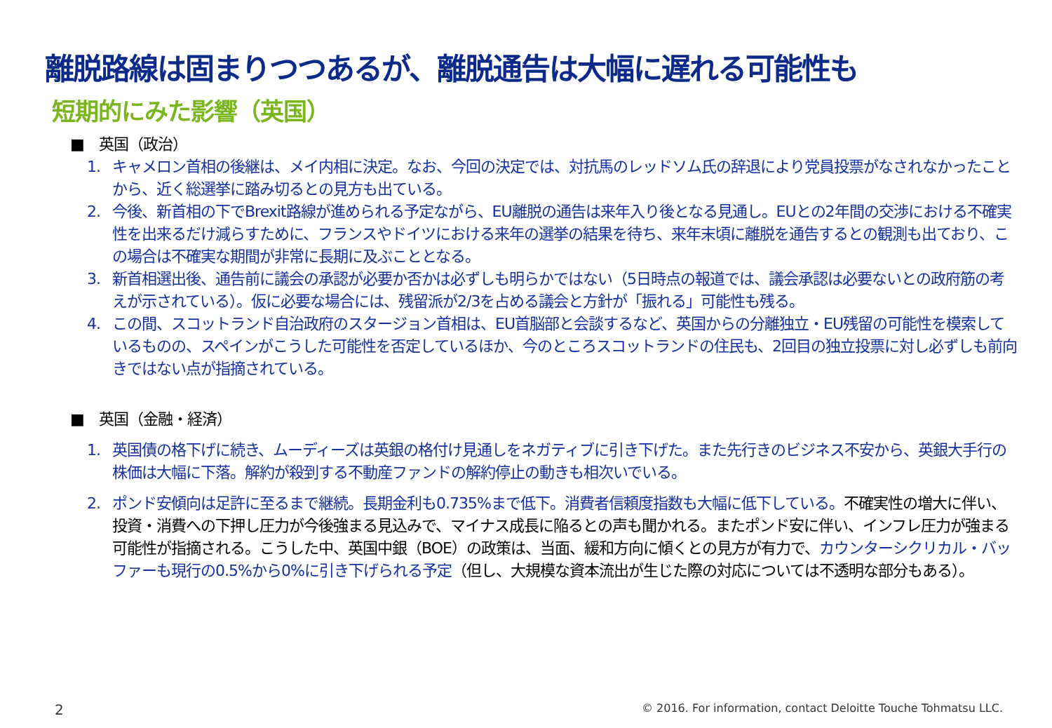離脱路線は固まりつつあるが、離脱通告は大幅に遅れる可能性も
短期的にみた影響（英国）
■　英国（政治）
1. キャメロン首相の後継は、メイ内相に決定。なお、今回の決定では、対抗馬のレッドソム氏の辞退により党員投票がなされなかったことから、近く総選挙に踏み切るとの見方も出ている。
2. 今後、新首相の下でBrexit路線が進められる予定ながら、EU離脱の通告は来年入り後となる見通し。EUとの2年間の交渉における不確実性を出来るだけ減らすために、フランスやドイツにおける来年の選挙の結果を待ち、来年末頃に離脱を通告するとの観測も出ており、この場合は不確実な期間が非常に長期に及ぶこととなる。
3. 新首相選出後、通告前に議会の承認が必要か否かは必ずしも明らかではない（5日時点の報道では、議会承認は必要ないとの政府筋の考えが示されている）。仮に必要な場合には、残留派が2/3を占める議会と方針が「振れる」可能性も残る。
4. この間、スコットランド自治政府のスタージョン首相は、EU首脳部と会談するなど、英国からの分離独立・EU残留の可能性を模索しているものの、スペインがこうした可能性を否定しているほか、今のところスコットランドの住民も、2回目の独立投票に対し必ずしも前向きではない点が指摘されている。
■　英国（金融・経済）
1. 英国債の格下げに続き、ムーディーズは英銀の格付け見通しをネガティブに引き下げた。また先行きのビジネス不安から、英銀大手行の株価は大幅に下落。解約が殺到する不動産ファンドの解約停止の動きも相次いでいる。
2. ポンド安傾向は足許に至るまで継続。長期金利も0.735%まで低下。消費者信頼度指数も大幅に低下している。不確実性の増大に伴い、投資・消費への下押し圧力が今後強まる見込みで、マイナス成長に陥るとの声も聞かれる。またポンド安に伴い、インフレ圧力が強まる可能性が指摘される。こうした中、英国中銀（BOE）の政策は、当面、緩和方向に傾くとの見方が有力で、カウンターシクリカル・バッファーも現行の0.5%から0%に引き下げられる予定（但し、大規模な資本流出が生じた際の対応については不透明な部分もある）。
2
© 2016. For information, contact Deloitte Touche Tohmatsu LLC.